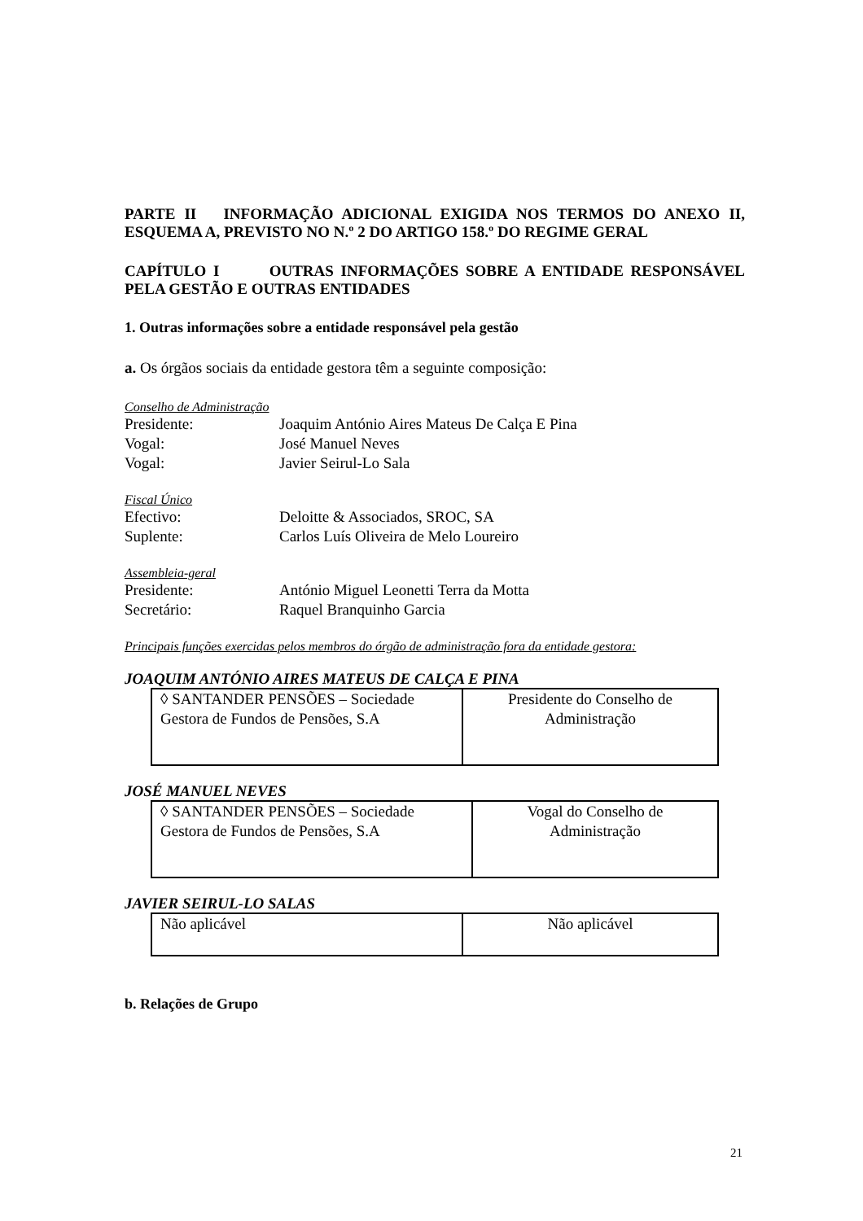PARTE II INFORMAÇÃO ADICIONAL EXIGIDA NOS TERMOS DO ANEXO II, ESQUEMA A, PREVISTO NO N.º 2 DO ARTIGO 158.º DO REGIME GERAL
CAPÍTULO I OUTRAS INFORMAÇÕES SOBRE A ENTIDADE RESPONSÁVEL PELA GESTÃO E OUTRAS ENTIDADES
1. Outras informações sobre a entidade responsável pela gestão
a. Os órgãos sociais da entidade gestora têm a seguinte composição:
Conselho de Administração
Presidente: Joaquim António Aires Mateus De Calça E Pina
Vogal: José Manuel Neves
Vogal: Javier Seirul-Lo Sala
Fiscal Único
Efectivo: Deloitte & Associados, SROC, SA
Suplente: Carlos Luís Oliveira de Melo Loureiro
Assembleia-geral
Presidente: António Miguel Leonetti Terra da Motta
Secretário: Raquel Branquinho Garcia
Principais funções exercidas pelos membros do órgão de administração fora da entidade gestora:
JOAQUIM ANTÓNIO AIRES MATEUS DE CALÇA E PINA
| ◊ SANTANDER PENSÕES – Sociedade Gestora de Fundos de Pensões, S.A | Presidente do Conselho de Administração |
JOSÉ MANUEL NEVES
| ◊ SANTANDER PENSÕES – Sociedade Gestora de Fundos de Pensões, S.A | Vogal do Conselho de Administração |
JAVIER SEIRUL-LO SALAS
| Não aplicável | Não aplicável |
b. Relações de Grupo
21